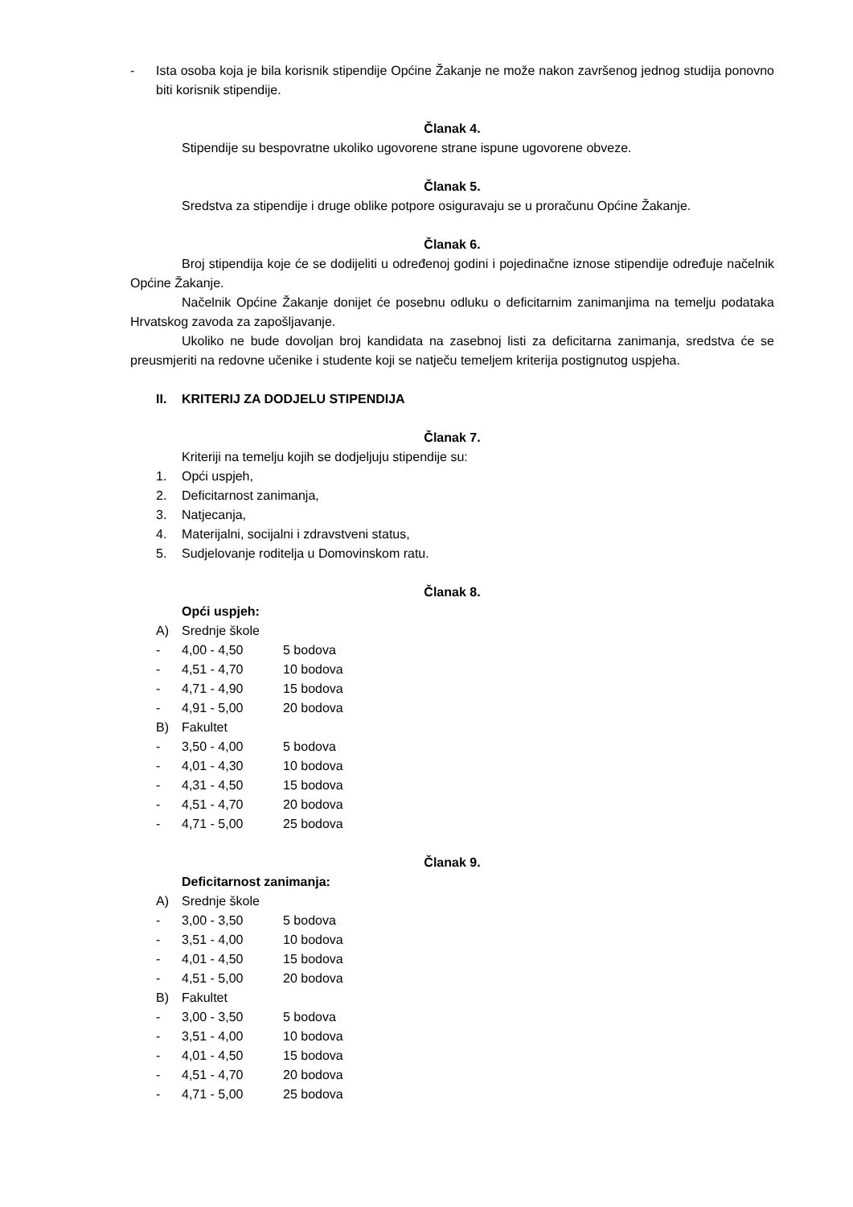- Ista osoba koja je bila korisnik stipendije Općine Žakanje ne može nakon završenog jednog studija ponovno biti korisnik stipendije.
Članak 4.
Stipendije su bespovratne ukoliko ugovorene strane ispune ugovorene obveze.
Članak 5.
Sredstva za stipendije i druge oblike potpore osiguravaju se u proračunu Općine Žakanje.
Članak 6.
Broj stipendija koje će se dodijeliti u određenoj godini i pojedinačne iznose stipendije određuje načelnik Općine Žakanje.
Načelnik Općine Žakanje donijet će posebnu odluku o deficitarnim zanimanjima na temelju podataka Hrvatskog zavoda za zapošljavanje.
Ukoliko ne bude dovoljan broj kandidata na zasebnoj listi za deficitarna zanimanja, sredstva će se preusmjeriti na redovne učenike i studente koji se natječu temeljem kriterija postignutog uspjeha.
II. KRITERIJ ZA DODJELU STIPENDIJA
Članak 7.
Kriteriji na temelju kojih se dodjeljuju stipendije su:
1. Opći uspjeh,
2. Deficitarnost zanimanja,
3. Natjecanja,
4. Materijalni, socijalni i zdravstveni status,
5. Sudjelovanje roditelja u Domovinskom ratu.
Članak 8.
Opći uspjeh:
A) Srednje škole
- 4,00 - 4,50 5 bodova
- 4,51 - 4,70 10 bodova
- 4,71 - 4,90 15 bodova
- 4,91 - 5,00 20 bodova
B) Fakultet
- 3,50 - 4,00 5 bodova
- 4,01 - 4,30 10 bodova
- 4,31 - 4,50 15 bodova
- 4,51 - 4,70 20 bodova
- 4,71 - 5,00 25 bodova
Članak 9.
Deficitarnost zanimanja:
A) Srednje škole
- 3,00 - 3,50 5 bodova
- 3,51 - 4,00 10 bodova
- 4,01 - 4,50 15 bodova
- 4,51 - 5,00 20 bodova
B) Fakultet
- 3,00 - 3,50 5 bodova
- 3,51 - 4,00 10 bodova
- 4,01 - 4,50 15 bodova
- 4,51 - 4,70 20 bodova
- 4,71 - 5,00 25 bodova